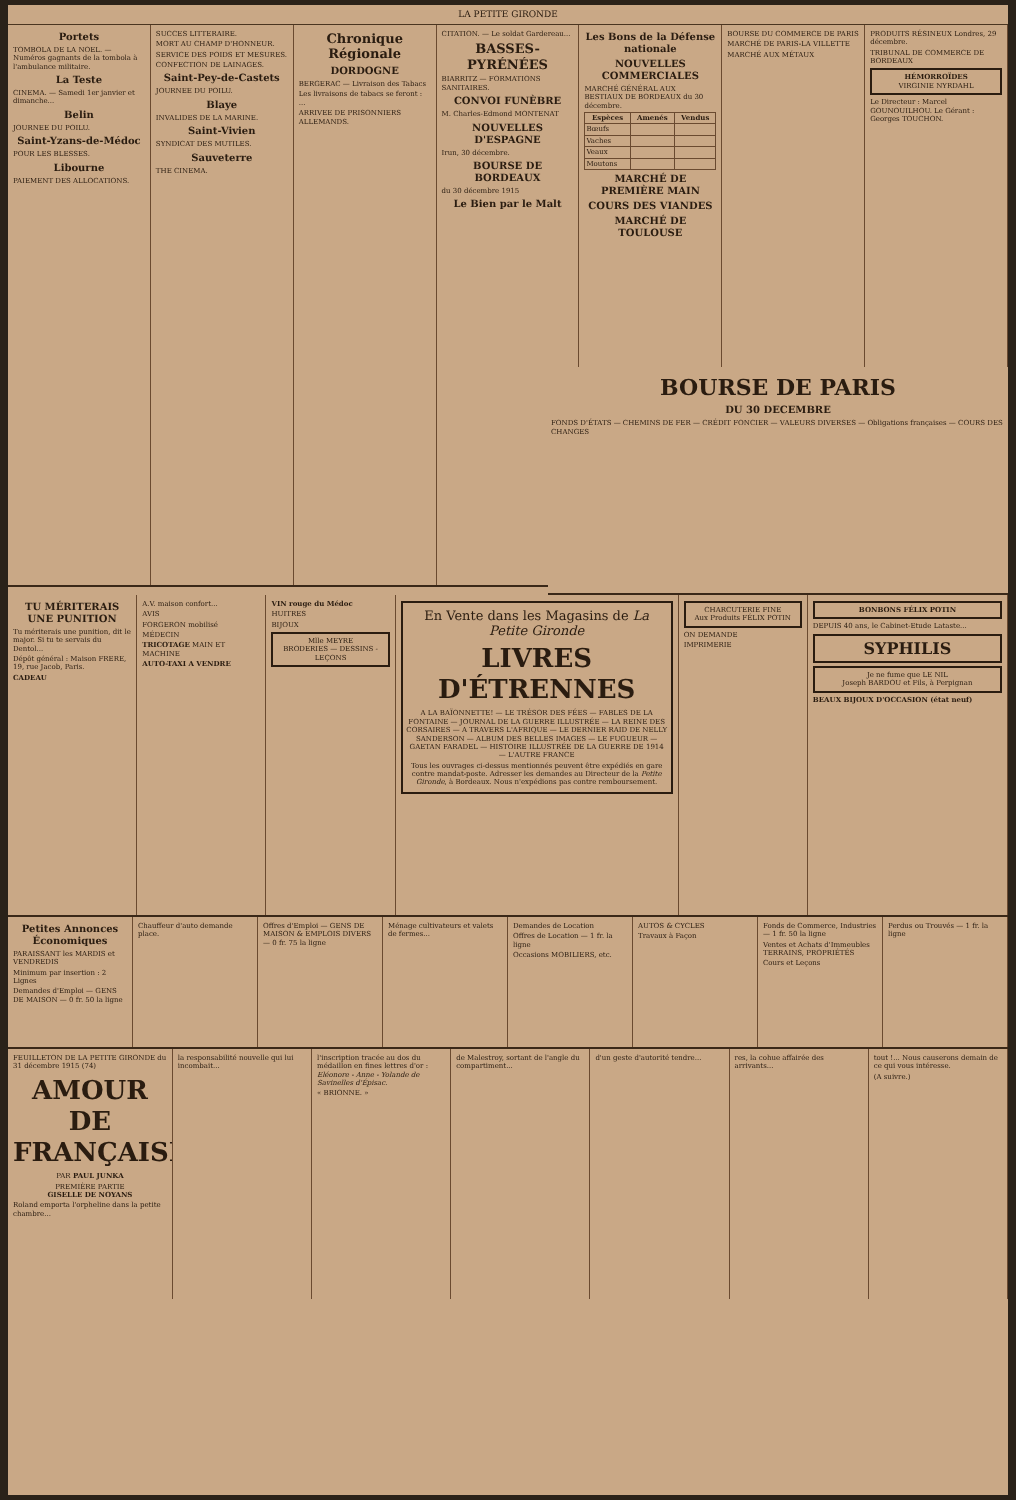LA PETITE GIRONDE
Portets
TOMBOLA DE LA NOEL. — Numéros gagnants de la tombola à l'ambulance militaire.
La Teste
CINEMA. — Samedi 1er janvier et dimanche...
Belin
JOURNEE DU POILU.
Saint-Yzans-de-Médoc
POUR LES BLESSES.
Libourne
PAIEMENT DES ALLOCATIONS.
SUCCES LITTERAIRE.
MORT AU CHAMP D'HONNEUR.
SERVICE DES POIDS ET MESURES.
CONFECTION DE LAINAGES.
Saint-Pey-de-Castets
JOURNEE DU POILU.
Blaye
INVALIDES DE LA MARINE.
Saint-Vivien
SYNDICAT DES MUTILES.
Sauveterre
THE CINEMA.
Chronique Régionale
DORDOGNE
BERGERAC — Livraison des Tabacs
Les livraisons de tabacs se feront : ...
ARRIVEE DE PRISONNIERS ALLEMANDS.
CITATION. — Le soldat Gardereau...
BASSES-PYRÉNÉES
BIARRITZ — FORMATIONS SANITAIRES.
CONVOI FUNÈBRE
M. Charles-Edmond MONTENAT
NOUVELLES D'ESPAGNE
Irun, 30 décembre.
BOURSE DE BORDEAUX
du 30 décembre 1915
Le Bien par le Malt
Les Bons de la Défense nationale
NOUVELLES COMMERCIALES
MARCHÉ GÉNÉRAL AUX BESTIAUX DE BORDEAUX du 30 décembre.
| Espèces | Amenés | Vendus |
| --- | --- | --- |
| Bœufs | | |
| Vaches | | |
| Veaux | | |
| Moutons | | |
MARCHÉ DE PREMIÈRE MAIN
COURS DES VIANDES
MARCHÉ DE TOULOUSE
BOURSE DU COMMERCE DE PARIS
MARCHÉ DE PARIS-LA VILLETTE
MARCHÉ AUX MÉTAUX
PRODUITS RÉSINEUX Londres, 29 décembre.
TRIBUNAL DE COMMERCE DE BORDEAUX
HÉMORROÏDES
VIRGINIE NYRDAHL
Le Directeur : Marcel GOUNOUILHOU. Le Gérant : Georges TOUCHON.
BOURSE DE PARIS
DU 30 DECEMBRE
FONDS D'ÉTATS — CHEMINS DE FER — CRÉDIT FONCIER — VALEURS DIVERSES — Obligations françaises — COURS DES CHANGES
TU MÉRITERAIS UNE PUNITION
Tu mériterais une punition, dit le major. Si tu te servais du Dentol...
Dépôt général : Maison FRERE, 19, rue Jacob, Paris.
CADEAU
A.V. maison confort...
AVIS
FORGERON mobilisé
MÉDECIN
TRICOTAGE MAIN ET MACHINE
AUTO-TAXI A VENDRE
VIN rouge du Médoc
HUITRES
BIJOUX
Mlle MEYRE
BRODERIES — DESSINS - LEÇONS
En Vente dans les Magasins de La Petite Gironde
LIVRES D'ÉTRENNES
A LA BAÏONNETTE! — LE TRÉSOR DES FÉES — FABLES DE LA FONTAINE — JOURNAL DE LA GUERRE ILLUSTRÉE — LA REINE DES CORSAIRES — A TRAVERS L'AFRIQUE — LE DERNIER RAID DE NELLY SANDERSON — ALBUM DES BELLES IMAGES — LE FUGUEUR — GAETAN FARADEL — HISTOIRE ILLUSTRÉE DE LA GUERRE DE 1914 — L'AUTRE FRANCE
Tous les ouvrages ci-dessus mentionnés peuvent être expédiés en gare contre mandat-poste. Adresser les demandes au Directeur de la Petite Gironde, à Bordeaux. Nous n'expédions pas contre remboursement.
CHARCUTERIE FINE
Aux Produits FÉLIX POTIN
ON DEMANDE
IMPRIMERIE
BONBONS FÉLIX POTIN
DEPUIS 40 ans, le Cabinet-Etude Lataste...
SYPHILIS
Je ne fume que LE NIL
Joseph BARDOU et Fils, à Perpignan
BEAUX BIJOUX D'OCCASION (état neuf)
Petites Annonces Économiques
PARAISSANT les MARDIS et VENDREDIS
Minimum par insertion : 2 Lignes
Demandes d'Emploi — GENS DE MAISON — 0 fr. 50 la ligne
Chauffeur d'auto demande place.
Offres d'Emploi — GENS DE MAISON & EMPLOIS DIVERS — 0 fr. 75 la ligne
Ménage cultivateurs et valets de fermes...
Demandes de Location
Offres de Location — 1 fr. la ligne
Occasions MOBILIERS, etc.
AUTOS & CYCLES
Travaux à Façon
Fonds de Commerce, Industries — 1 fr. 50 la ligne
Ventes et Achats d'Immeubles TERRAINS, PROPRIÉTÉS
Cours et Leçons
Perdus ou Trouvés — 1 fr. la ligne
FEUILLETON DE LA PETITE GIRONDE du 31 décembre 1915 (74)
AMOUR DE FRANÇAISE
PAR PAUL JUNKA
PREMIÈRE PARTIE
GISELLE DE NOYANS
Roland emporta l'orpheline dans la petite chambre...
la responsabilité nouvelle qui lui incombait...
l'inscription tracée au dos du médaillon en fines lettres d'or : Eléonore - Anne - Yolande de Savinelles d'Épisac.
« BRIONNE. »
de Malestroy, sortant de l'angle du compartiment...
d'un geste d'autorité tendre...
res, la cohue affairée des arrivants...
tout !... Nous causerons demain de ce qui vous intéresse.
(A suivre.)